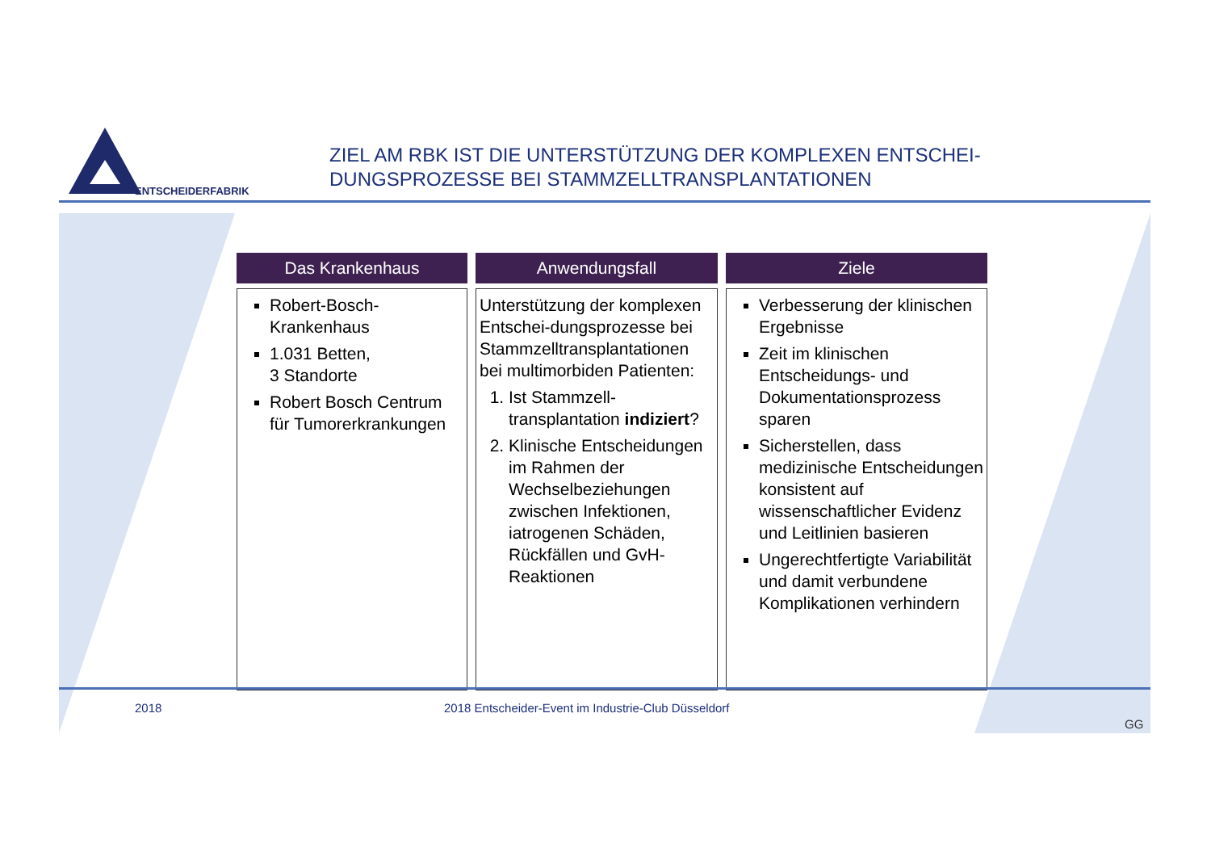ENTSCHEIDERFABRIK
ZIEL AM RBK IST DIE UNTERSTÜTZUNG DER KOMPLEXEN ENTSCHEI-
DUNGSPROZESSE BEI STAMMZELLTRANSPLANTATIONEN
| Das Krankenhaus | Anwendungsfall | Ziele |
| --- | --- | --- |
| Robert-Bosch-Krankenhaus 1.031 Betten, 3 Standorte Robert Bosch Centrum für Tumorerkrankungen | Unterstützung der komplexen Entschei-dungsprozesse bei Stammzelltransplantationen bei multimorbiden Patienten: 1. Ist Stammzell-transplantation indiziert ? 2. Klinische Entscheidungen im Rahmen der Wechselbeziehungen zwischen Infektionen, iatrogenen Schäden, Rückfällen und GvH-Reaktionen | Verbesserung der klinischen Ergebnisse Zeit im klinischen Entscheidungs- und Dokumentationsprozess sparen Sicherstellen, dass medizinische Entscheidungen konsistent auf wissenschaftlicher Evidenz und Leitlinien basieren Ungerechtfertigte Variabilität und damit verbundene Komplikationen verhindern |
2018 2018 Entscheider-Event im Industrie-Club Düsseldorf
GG